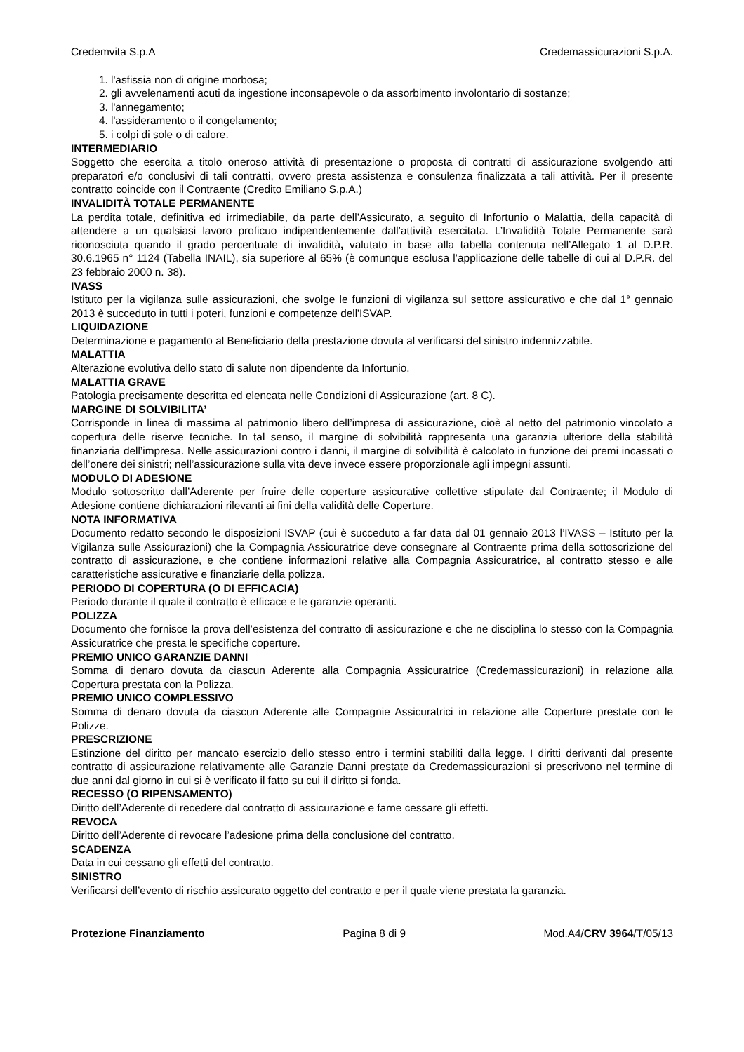Credemvita S.p.A Credemassicurazioni S.p.A.
1. l'asfissia non di origine morbosa;
2. gli avvelenamenti acuti da ingestione inconsapevole o da assorbimento involontario di sostanze;
3. l'annegamento;
4. l'assideramento o il congelamento;
5. i colpi di sole o di calore.
INTERMEDIARIO
Soggetto che esercita a titolo oneroso attività di presentazione o proposta di contratti di assicurazione svolgendo atti preparatori e/o conclusivi di tali contratti, ovvero presta assistenza e consulenza finalizzata a tali attività. Per il presente contratto coincide con il Contraente (Credito Emiliano S.p.A.)
INVALIDITÀ TOTALE PERMANENTE
La perdita totale, definitiva ed irrimediabile, da parte dell’Assicurato, a seguito di Infortunio o Malattia, della capacità di attendere a un qualsiasi lavoro proficuo indipendentemente dall’attività esercitata. L’Invalidità Totale Permanente sarà riconosciuta quando il grado percentuale di invalidità, valutato in base alla tabella contenuta nell’Allegato 1 al D.P.R. 30.6.1965 n° 1124 (Tabella INAIL), sia superiore al 65% (è comunque esclusa l’applicazione delle tabelle di cui al D.P.R. del 23 febbraio 2000 n. 38).
IVASS
Istituto per la vigilanza sulle assicurazioni, che svolge le funzioni di vigilanza sul settore assicurativo e che dal 1° gennaio 2013 è succeduto in tutti i poteri, funzioni e competenze dell'ISVAP.
LIQUIDAZIONE
Determinazione e pagamento al Beneficiario della prestazione dovuta al verificarsi del sinistro indennizzabile.
MALATTIA
Alterazione evolutiva dello stato di salute non dipendente da Infortunio.
MALATTIA GRAVE
Patologia precisamente descritta ed elencata nelle Condizioni di Assicurazione (art. 8 C).
MARGINE DI SOLVIBILITA’
Corrisponde in linea di massima al patrimonio libero dell’impresa di assicurazione, cioè al netto del patrimonio vincolato a copertura delle riserve tecniche. In tal senso, il margine di solvibilità rappresenta una garanzia ulteriore della stabilità finanziaria dell’impresa. Nelle assicurazioni contro i danni, il margine di solvibilità è calcolato in funzione dei premi incassati o dell’onere dei sinistri; nell’assicurazione sulla vita deve invece essere proporzionale agli impegni assunti.
MODULO DI ADESIONE
Modulo sottoscritto dall’Aderente per fruire delle coperture assicurative collettive stipulate dal Contraente; il Modulo di Adesione contiene dichiarazioni rilevanti ai fini della validità delle Coperture.
NOTA INFORMATIVA
Documento redatto secondo le disposizioni ISVAP (cui è succeduto a far data dal 01 gennaio 2013 l’IVASS – Istituto per la Vigilanza sulle Assicurazioni) che la Compagnia Assicuratrice deve consegnare al Contraente prima della sottoscrizione del contratto di assicurazione, e che contiene informazioni relative alla Compagnia Assicuratrice, al contratto stesso e alle caratteristiche assicurative e finanziarie della polizza.
PERIODO DI COPERTURA (O DI EFFICACIA)
Periodo durante il quale il contratto è efficace e le garanzie operanti.
POLIZZA
Documento che fornisce la prova dell’esistenza del contratto di assicurazione e che ne disciplina lo stesso con la Compagnia Assicuratrice che presta le specifiche coperture.
PREMIO UNICO GARANZIE DANNI
Somma di denaro dovuta da ciascun Aderente alla Compagnia Assicuratrice (Credemassicurazioni) in relazione alla Copertura prestata con la Polizza.
PREMIO UNICO COMPLESSIVO
Somma di denaro dovuta da ciascun Aderente alle Compagnie Assicuratrici in relazione alle Coperture prestate con le Polizze.
PRESCRIZIONE
Estinzione del diritto per mancato esercizio dello stesso entro i termini stabiliti dalla legge. I diritti derivanti dal presente contratto di assicurazione relativamente alle Garanzie Danni prestate da Credemassicurazioni si prescrivono nel termine di due anni dal giorno in cui si è verificato il fatto su cui il diritto si fonda.
RECESSO (O RIPENSAMENTO)
Diritto dell’Aderente di recedere dal contratto di assicurazione e farne cessare gli effetti.
REVOCA
Diritto dell’Aderente di revocare l’adesione prima della conclusione del contratto.
SCADENZA
Data in cui cessano gli effetti del contratto.
SINISTRO
Verificarsi dell’evento di rischio assicurato oggetto del contratto e per il quale viene prestata la garanzia.
Protezione Finanziamento Pagina 8 di 9 Mod.A4/CRV 3964/T/05/13